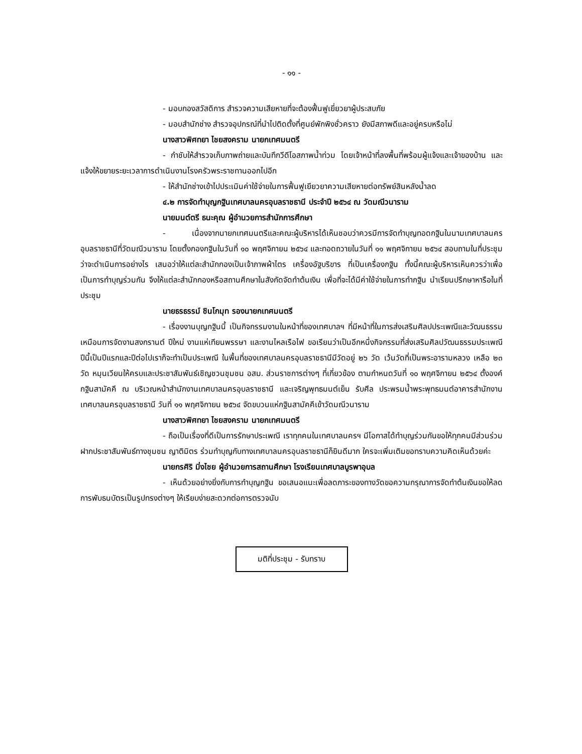- ๑๑ -
- มอบกองสวัสดิการ สำรวจความเสียหายที่จะต้องฟื้นฟูเยี่ยวยาผู้ประสบภัย
- มอบสำนักช่าง สำรวจอุปกรณ์ที่นำไปติดตั้งที่ศูนย์พักพิงชั่วคราว ยังมีสภาพดีและอยู่ครบหรือไม่
นางสาวพิศทยา ไชยสงคราม นายกเทศมนตรี
- กำชับให้สำรวจเก็บภาพถ่ายและบันทึกวีดีโอสภาพน้ำท่วม โดยเจ้าหน้าที่ลงพื้นที่พร้อมผู้แจ้งและเจ้าของบ้าน และแจ้งให้ขยายระยะเวลาการดำเนินงานโรงครัวพระราชทานออกไปอีก
- ให้สำนักช่างเข้าไปประเมินค่าใช้จ่ายในการฟื้นฟูเยียวยาความเสียหายต่อทรัพย์สินหลังน้ำลด
๔.๒ การจัดทำบุญกฐินเทศบาลนครอุบลราชธานี ประจำปี ๒๕๖๔ ณ วัดมณีวนาราม
นายมนต์ตรี ธนะคุณ ผู้อำนวยการสำนักการศึกษา
- เนื่องจากนายกเทศมนตรีและคณะผู้บริหารได้เห็นชอบว่าควรมีการจัดทำบุญทอดกฐินในนามเทศบาลนครอุบลราชธานีที่วัดมณีวนาราม โดยตั้งกองกฐินในวันที่ ๑๐ พฤศจิกายน ๒๕๖๔ และทอดถวายในวันที่ ๑๑ พฤศจิกายน ๒๕๖๔ สอบถามในที่ประชุมว่าจะดำเนินการอย่างไร เสนอว่าให้แต่ละสำนักกองเป็นเจ้าภาพผ้าไตร เครื่องอัฐบริขาร ที่เป็นเครื่องกฐิน ทั้งนี้คณะผู้บริหารเห็นควรว่าเพื่อเป็นการทำบุญร่วมกัน จึงให้แต่ละสำนักกองหรือสถานศึกษาในสังกัดจัดทำต้นเงิน เพื่อที่จะได้มีค่าใช้จ่ายในการทำกฐิน นำเรียนปรึกษาหารือในที่ประชุม
นายธรธรรม์ ชินโกมุท รองนายกเทศมนตรี
- เรื่องงานบุญกฐินนี้ เป็นกิจกรรมงานในหน้าที่ของเทศบาลฯ ที่มีหน้าที่ในการส่งเสริมศิลปประเพณีและวัฒนธรรม เหมือนการจัดงานสงกรานต์ ปีใหม่ งานแห่เทียนพรรษา และงานไหลเรือไฟ ขอเรียนว่าเป็นอีกหนึ่งกิจกรรมที่ส่งเสริมศิลปวัฒนธรรมประเพณีปีนี้เป็นปีแรกและปีต่อไปเราก็จะทำเป็นประเพณี ในพื้นที่ของเทศบาลนครอุบลราชธานีมีวัดอยู่ ๒๖ วัด เว้นวัดที่เป็นพระอารามหลวง เหลือ ๒๓ วัด หมุนเวียนให้ครบและประชาสัมพันธ์เชิญชวนชุมชน อสม. ส่วนราชการต่างๆ ที่เกี่ยวข้อง ตามกำหนดวันที่ ๑๐ พฤศจิกายน ๒๕๖๔ ตั้งองค์กฐินสามัคคี ณ บริเวณหน้าสำนักงานเทศบาลนครอุบลราชธานี และเจริญพุทธมนต์เย็น รับศีล ประพรมน้ำพระพุทธมนต์อาคารสำนักงานเทศบาลนครอุบลราชธานี วันที่ ๑๑ พฤศจิกายน ๒๕๖๔ จัดขบวนแห่กฐินสามัคคีเข้าวัดมณีวนาราม
นางสาวพิศทยา ไชยสงคราม นายกเทศมนตรี
- ถือเป็นเรื่องที่ดีเป็นการรักษาประเพณี เราทุกคนในเทศบาลนครฯ มีโอกาสได้ทำบุญร่วมกันขอให้ทุกคนมีส่วนร่วม ฝากประชาสัมพันธ์ทางชุมชน ญาติมิตร ร่วมทำบุญกับทางเทศบาลนครอุบลราชธานีก็ยินดีมาก ใครจะเพิ่มเติมขอทราบความคิดเห็นด้วยค่ะ
นายกรศิริ มิ่งไชย ผู้อำนวยการสถานศึกษา โรงเรียนเทศบาลบูรพาอุบล
- เห็นด้วยอย่างยิ่งกับการทำบุญกฐิน ขอเสนอแนะเพื่อลดภาระของทางวัดขอความกรุณาการจัดทำต้นเงินขอให้ลดการพับธนบัตรเป็นรูปทรงต่างๆ ให้เรียบง่ายสะดวกต่อการตรวจนับ
มติที่ประชุม - รับทราบ